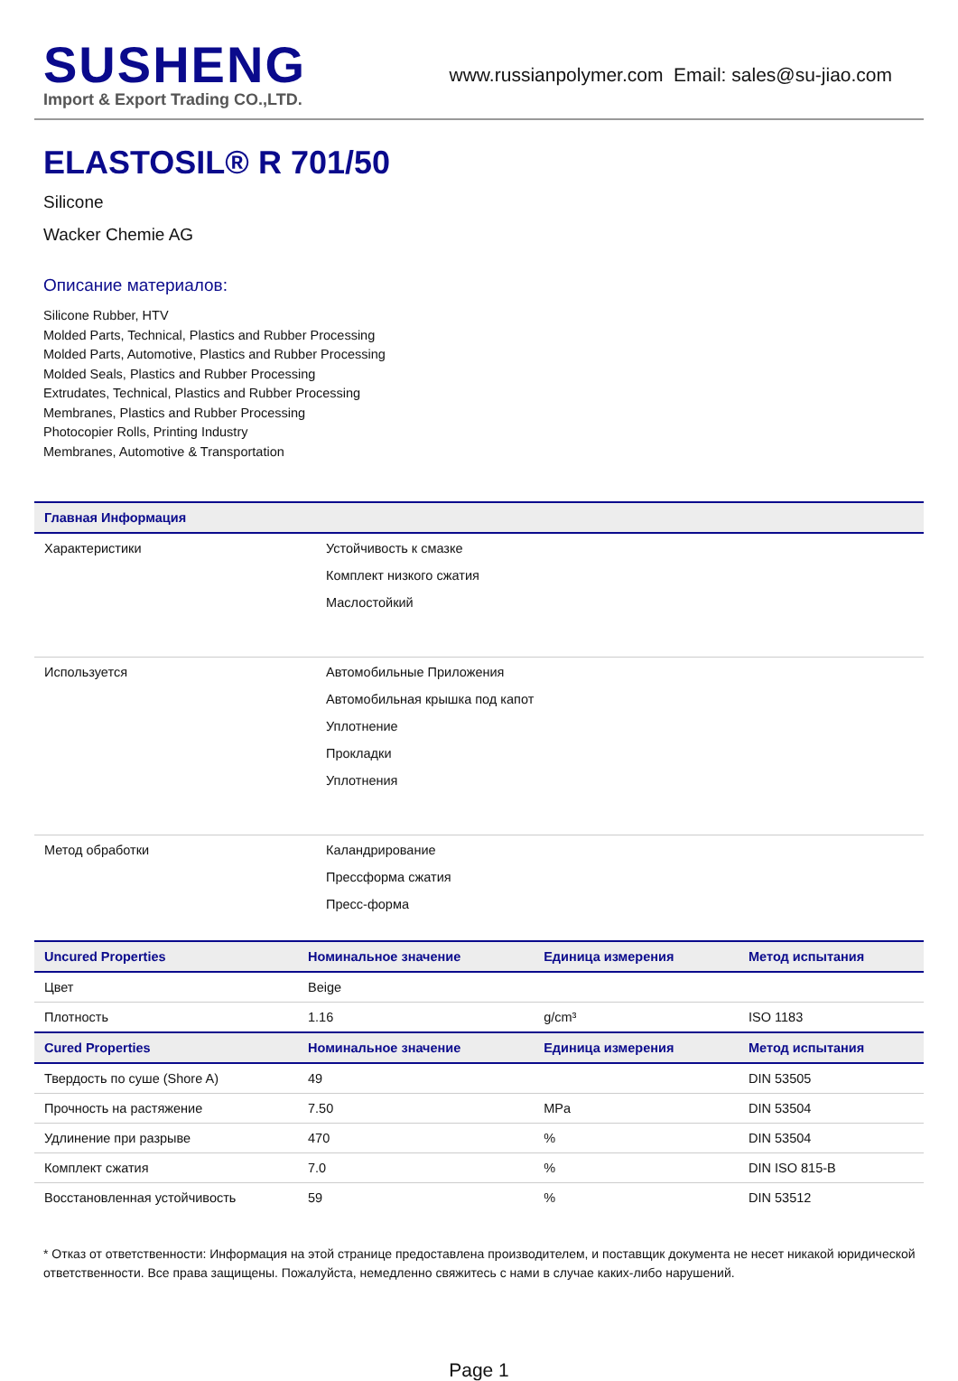SUSHENG
Import & Export Trading CO.,LTD.
www.russianpolymer.com Email: sales@su-jiao.com
ELASTOSIL® R 701/50
Silicone
Wacker Chemie AG
Описание материалов:
Silicone Rubber, HTV
Molded Parts, Technical, Plastics and Rubber Processing
Molded Parts, Automotive, Plastics and Rubber Processing
Molded Seals, Plastics and Rubber Processing
Extrudates, Technical, Plastics and Rubber Processing
Membranes, Plastics and Rubber Processing
Photocopier Rolls, Printing Industry
Membranes, Automotive & Transportation
| Главная Информация | |
| --- | --- |
| Характеристики | Устойчивость к смазке Комплект низкого сжатия Маслостойкий |
| Используется | Автомобильные Приложения Автомобильная крышка под капот Уплотнение Прокладки Уплотнения |
| Метод обработки | Каландрирование Прессформа сжатия Пресс-форма |
| Uncured Properties | Номинальное значение | Единица измерения | Метод испытания |
| --- | --- | --- | --- |
| Цвет | Beige | | |
| Плотность | 1.16 | g/cm³ | ISO 1183 |
| Cured Properties | Номинальное значение | Единица измерения | Метод испытания |
| Твердость по суше (Shore A) | 49 | | DIN 53505 |
| Прочность на растяжение | 7.50 | MPa | DIN 53504 |
| Удлинение при разрыве | 470 | % | DIN 53504 |
| Комплект сжатия | 7.0 | % | DIN ISO 815-B |
| Восстановленная устойчивость | 59 | % | DIN 53512 |
* Отказ от ответственности: Информация на этой странице предоставлена производителем, и поставщик документа не несет никакой юридической ответственности. Все права защищены. Пожалуйста, немедленно свяжитесь с нами в случае каких-либо нарушений.
Page 1